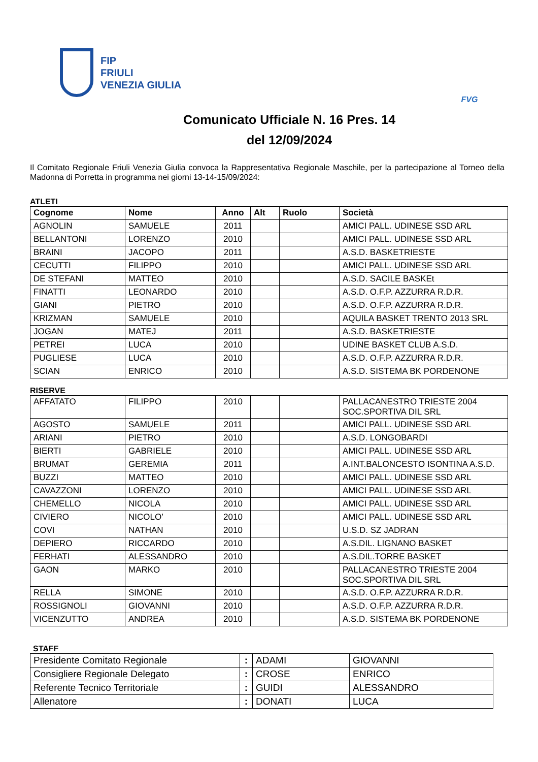FIP
FRIULI
VENEZIA GIULIA
FVG
Comunicato Ufficiale N. 16 Pres. 14
del 12/09/2024
Il Comitato Regionale Friuli Venezia Giulia convoca la Rappresentativa Regionale Maschile, per la partecipazione al Torneo della Madonna di Porretta in programma nei giorni 13-14-15/09/2024:
ATLETI
| Cognome | Nome | Anno | Alt | Ruolo | Società |
| --- | --- | --- | --- | --- | --- |
| AGNOLIN | SAMUELE | 2011 | | | AMICI PALL. UDINESE SSD ARL |
| BELLANTONI | LORENZO | 2010 | | | AMICI PALL. UDINESE SSD ARL |
| BRAINI | JACOPO | 2011 | | | A.S.D. BASKETRIESTE |
| CECUTTI | FILIPPO | 2010 | | | AMICI PALL. UDINESE SSD ARL |
| DE STEFANI | MATTEO | 2010 | | | A.S.D. SACILE BASKEt |
| FINATTI | LEONARDO | 2010 | | | A.S.D. O.F.P. AZZURRA R.D.R. |
| GIANI | PIETRO | 2010 | | | A.S.D. O.F.P. AZZURRA R.D.R. |
| KRIZMAN | SAMUELE | 2010 | | | AQUILA BASKET TRENTO 2013 SRL |
| JOGAN | MATEJ | 2011 | | | A.S.D. BASKETRIESTE |
| PETREI | LUCA | 2010 | | | UDINE BASKET CLUB A.S.D. |
| PUGLIESE | LUCA | 2010 | | | A.S.D. O.F.P. AZZURRA R.D.R. |
| SCIAN | ENRICO | 2010 | | | A.S.D. SISTEMA BK PORDENONE |
RISERVE
| AFFATATO | FILIPPO | 2010 | | | PALLACANESTRO TRIESTE 2004 SOC.SPORTIVA DIL SRL |
| AGOSTO | SAMUELE | 2011 | | | AMICI PALL. UDINESE SSD ARL |
| ARIANI | PIETRO | 2010 | | | A.S.D. LONGOBARDI |
| BIERTI | GABRIELE | 2010 | | | AMICI PALL. UDINESE SSD ARL |
| BRUMAT | GEREMIA | 2011 | | | A.INT.BALONCESTO ISONTINA A.S.D. |
| BUZZI | MATTEO | 2010 | | | AMICI PALL. UDINESE SSD ARL |
| CAVAZZONI | LORENZO | 2010 | | | AMICI PALL. UDINESE SSD ARL |
| CHEMELLO | NICOLA | 2010 | | | AMICI PALL. UDINESE SSD ARL |
| CIVIERO | NICOLO’ | 2010 | | | AMICI PALL. UDINESE SSD ARL |
| COVI | NATHAN | 2010 | | | U.S.D. SZ JADRAN |
| DEPIERO | RICCARDO | 2010 | | | A.S.DIL. LIGNANO BASKET |
| FERHATI | ALESSANDRO | 2010 | | | A.S.DIL.TORRE BASKET |
| GAON | MARKO | 2010 | | | PALLACANESTRO TRIESTE 2004 SOC.SPORTIVA DIL SRL |
| RELLA | SIMONE | 2010 | | | A.S.D. O.F.P. AZZURRA R.D.R. |
| ROSSIGNOLI | GIOVANNI | 2010 | | | A.S.D. O.F.P. AZZURRA R.D.R. |
| VICENZUTTO | ANDREA | 2010 | | | A.S.D. SISTEMA BK PORDENONE |
STAFF
| Presidente Comitato Regionale | : | ADAMI | GIOVANNI |
| Consigliere Regionale Delegato | : | CROSE | ENRICO |
| Referente Tecnico Territoriale | : | GUIDI | ALESSANDRO |
| Allenatore | : | DONATI | LUCA |